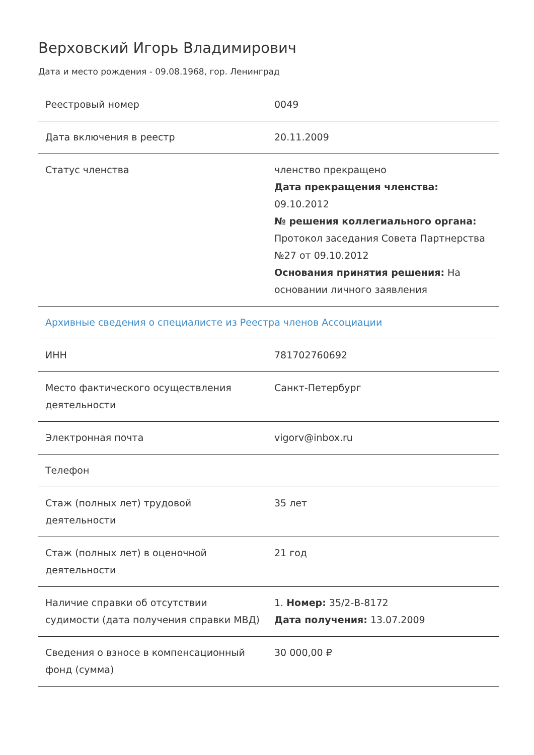Верховский Игорь Владимирович
Дата и место рождения - 09.08.1968, гор. Ленинград
| Реестровый номер | 0049 |
| Дата включения в реестр | 20.11.2009 |
| Статус членства | членство прекращено Дата прекращения членства: 09.10.2012 № решения коллегиального органа: Протокол заседания Совета Партнерства №27 от 09.10.2012 Основания принятия решения: На основании личного заявления |
| Архивные сведения о специалисте из Реестра членов Ассоциации | |
| ИНН | 781702760692 |
| Место фактического осуществления деятельности | Санкт-Петербург |
| Электронная почта | vigorv@inbox.ru |
| Телефон | |
| Стаж (полных лет) трудовой деятельности | 35 лет |
| Стаж (полных лет) в оценочной деятельности | 21 год |
| Наличие справки об отсутствии судимости (дата получения справки МВД) | 1. Номер: 35/2-В-8172 Дата получения: 13.07.2009 |
| Сведения о взносе в компенсационный фонд (сумма) | 30 000,00 ₽ |